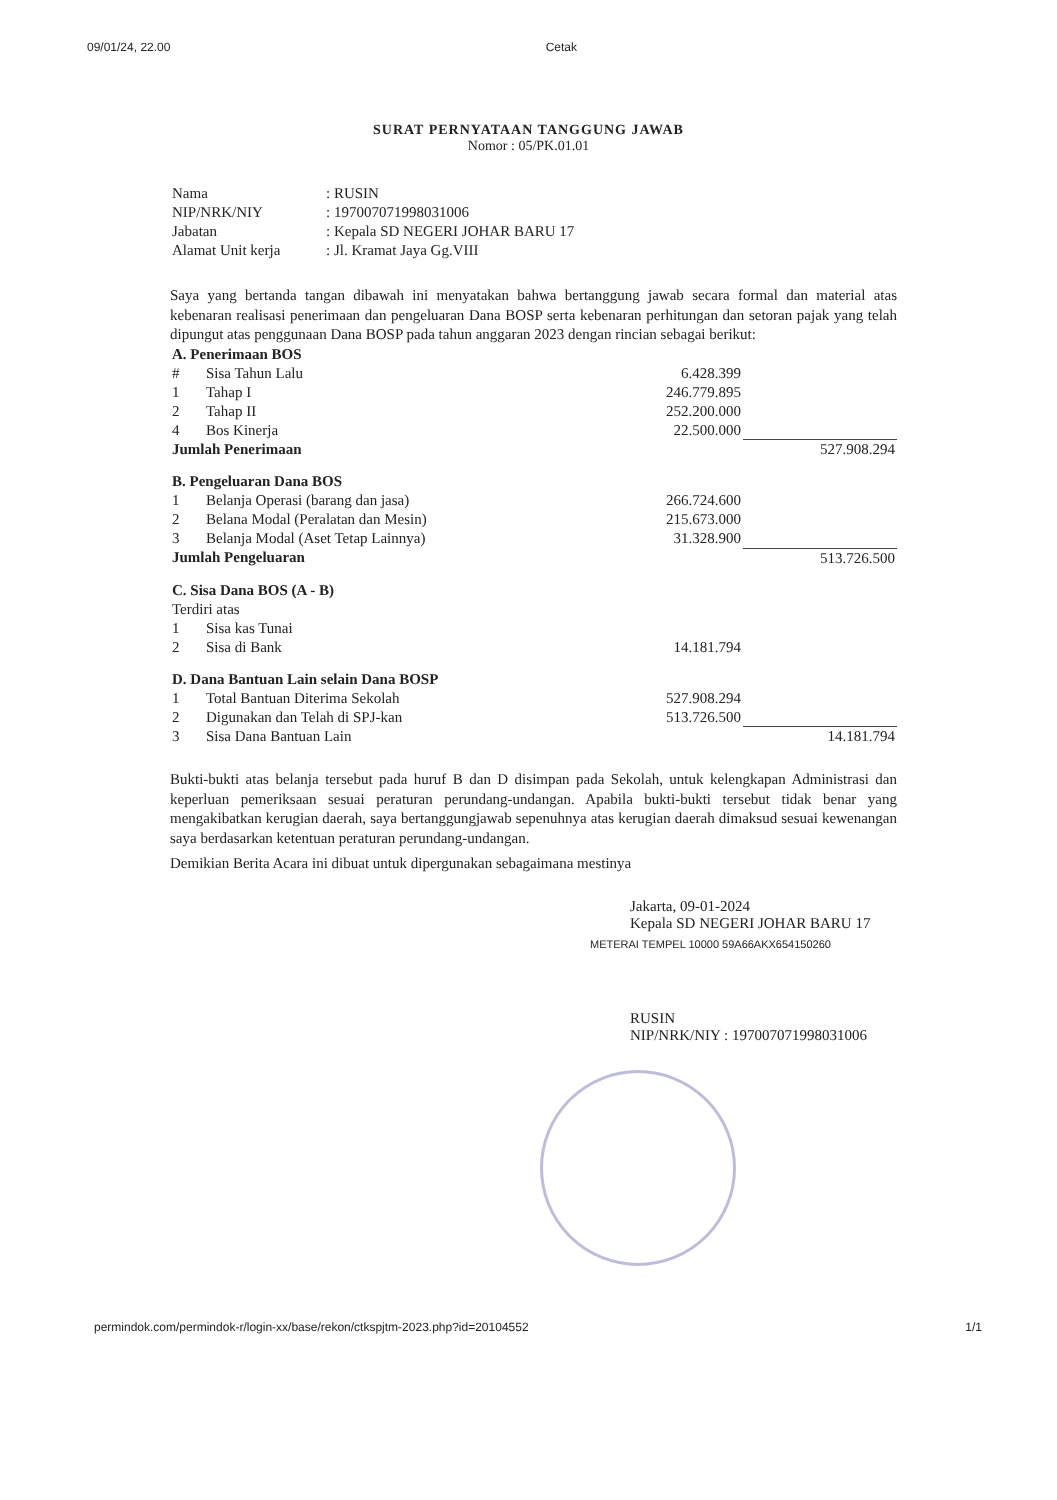09/01/24, 22.00 Cetak
SURAT PERNYATAAN TANGGUNG JAWAB
Nomor : 05/PK.01.01
| Nama | : RUSIN |
| NIP/NRK/NIY | : 197007071998031006 |
| Jabatan | : Kepala SD NEGERI JOHAR BARU 17 |
| Alamat Unit kerja | : Jl. Kramat Jaya Gg.VIII |
Saya yang bertanda tangan dibawah ini menyatakan bahwa bertanggung jawab secara formal dan material atas kebenaran realisasi penerimaan dan pengeluaran Dana BOSP serta kebenaran perhitungan dan setoran pajak yang telah dipungut atas penggunaan Dana BOSP pada tahun anggaran 2023 dengan rincian sebagai berikut:
| A. Penerimaan BOS | | | |
| # | Sisa Tahun Lalu | 6.428.399 | |
| 1 | Tahap I | 246.779.895 | |
| 2 | Tahap II | 252.200.000 | |
| 4 | Bos Kinerja | 22.500.000 | |
| Jumlah Penerimaan | | | 527.908.294 |
| B. Pengeluaran Dana BOS | | | |
| 1 | Belanja Operasi (barang dan jasa) | 266.724.600 | |
| 2 | Belana Modal (Peralatan dan Mesin) | 215.673.000 | |
| 3 | Belanja Modal (Aset Tetap Lainnya) | 31.328.900 | |
| Jumlah Pengeluaran | | | 513.726.500 |
| C. Sisa Dana BOS (A - B) | | | |
| Terdiri atas | | | |
| 1 | Sisa kas Tunai | | |
| 2 | Sisa di Bank | 14.181.794 | |
| D. Dana Bantuan Lain selain Dana BOSP | | | |
| 1 | Total Bantuan Diterima Sekolah | 527.908.294 | |
| 2 | Digunakan dan Telah di SPJ-kan | 513.726.500 | |
| 3 | Sisa Dana Bantuan Lain | | 14.181.794 |
Bukti-bukti atas belanja tersebut pada huruf B dan D disimpan pada Sekolah, untuk kelengkapan Administrasi dan keperluan pemeriksaan sesuai peraturan perundang-undangan. Apabila bukti-bukti tersebut tidak benar yang mengakibatkan kerugian daerah, saya bertanggungjawab sepenuhnya atas kerugian daerah dimaksud sesuai kewenangan saya berdasarkan ketentuan peraturan perundang-undangan.
Demikian Berita Acara ini dibuat untuk dipergunakan sebagaimana mestinya
Jakarta, 09-01-2024
Kepala SD NEGERI JOHAR BARU 17
METERAI TEMPEL 10000 59A66AKX654150260
RUSIN
NIP/NRK/NIY : 197007071998031006
permindok.com/permindok-r/login-xx/base/rekon/ctkspjtm-2023.php?id=20104552 1/1